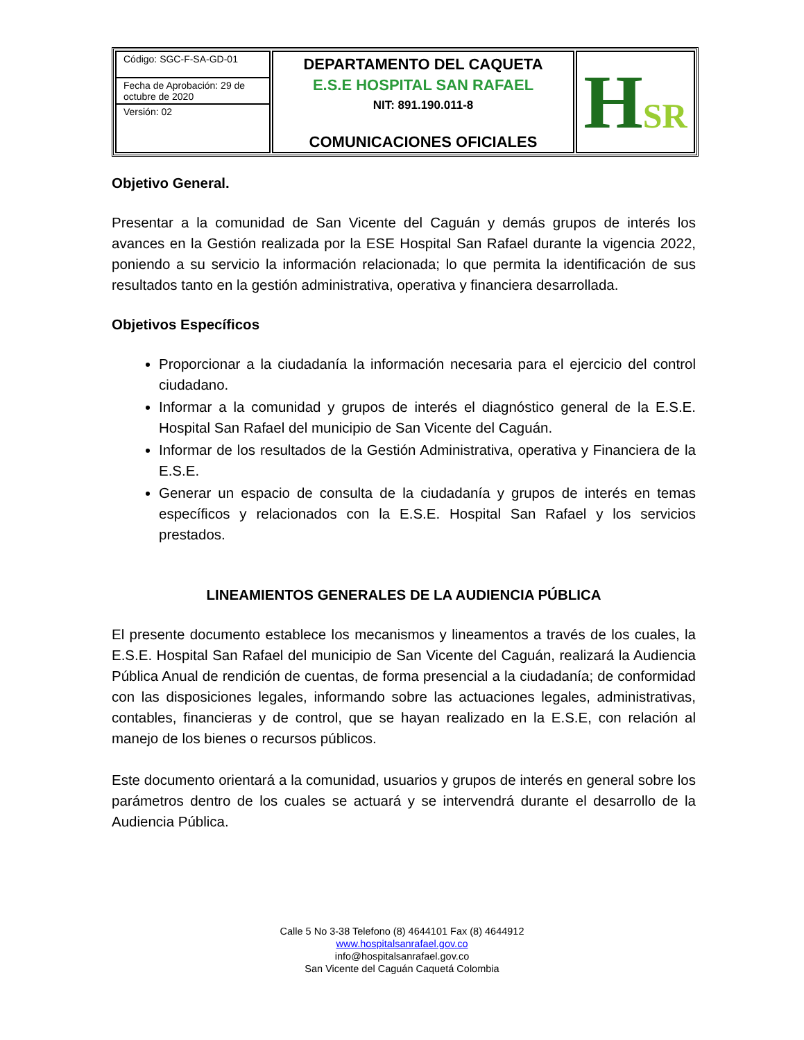| Código: SGC-F-SA-GD-01 Fecha de Aprobación: 29 de octubre de 2020 Versión: 02 | DEPARTAMENTO DEL CAQUETA E.S.E HOSPITAL SAN RAFAEL NIT: 891.190.011-8 COMUNICACIONES OFICIALES | H SR |
Objetivo General.
Presentar a la comunidad de San Vicente del Caguán y demás grupos de interés los avances en la Gestión realizada por la ESE Hospital San Rafael durante la vigencia 2022, poniendo a su servicio la información relacionada; lo que permita la identificación de sus resultados tanto en la gestión administrativa, operativa y financiera desarrollada.
Objetivos Específicos
Proporcionar a la ciudadanía la información necesaria para el ejercicio del control ciudadano.
Informar a la comunidad y grupos de interés el diagnóstico general de la E.S.E. Hospital San Rafael del municipio de San Vicente del Caguán.
Informar de los resultados de la Gestión Administrativa, operativa y Financiera de la E.S.E.
Generar un espacio de consulta de la ciudadanía y grupos de interés en temas específicos y relacionados con la E.S.E. Hospital San Rafael y los servicios prestados.
LINEAMIENTOS GENERALES DE LA AUDIENCIA PÚBLICA
El presente documento establece los mecanismos y lineamentos a través de los cuales, la E.S.E. Hospital San Rafael del municipio de San Vicente del Caguán, realizará la Audiencia Pública Anual de rendición de cuentas, de forma presencial a la ciudadanía; de conformidad con las disposiciones legales, informando sobre las actuaciones legales, administrativas, contables, financieras y de control, que se hayan realizado en la E.S.E, con relación al manejo de los bienes o recursos públicos.
Este documento orientará a la comunidad, usuarios y grupos de interés en general sobre los parámetros dentro de los cuales se actuará y se intervendrá durante el desarrollo de la Audiencia Pública.
Calle 5 No 3-38 Telefono (8) 4644101 Fax (8) 4644912
www.hospitalsanrafael.gov.co
info@hospitalsanrafael.gov.co
San Vicente del Caguán Caquetá Colombia